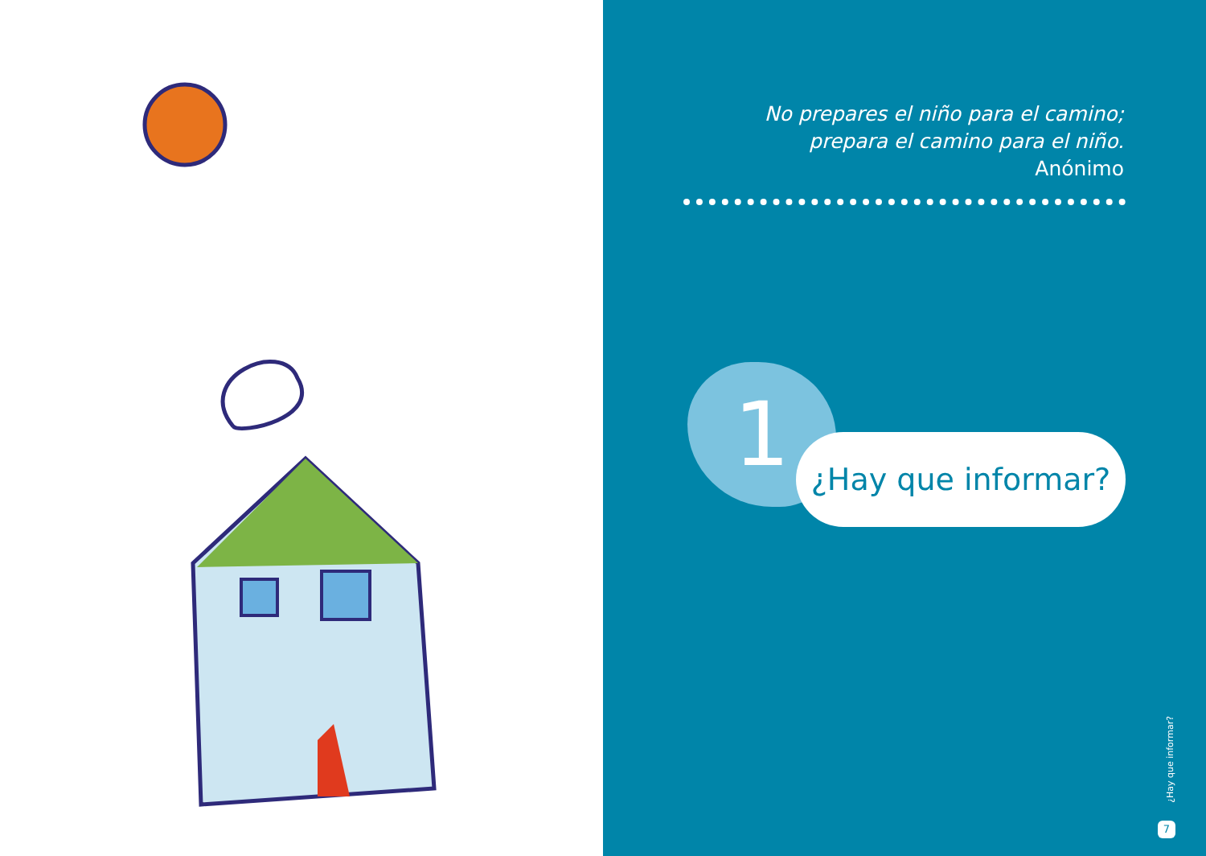No prepares el niño para el camino;
prepara el camino para el niño.
Anónimo
1
¿Hay que informar?
¿Hay que informar?
7